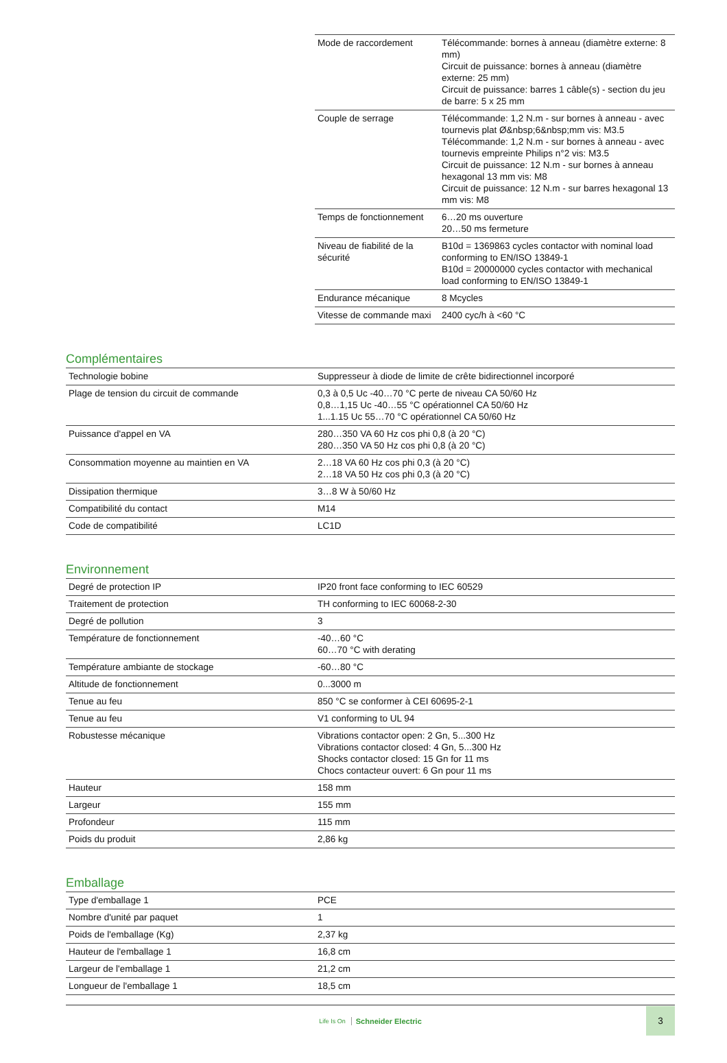| Mode de raccordement | Télécommande: bornes à anneau (diamètre externe: 8 mm) Circuit de puissance: bornes à anneau (diamètre externe: 25 mm) Circuit de puissance: barres 1 câble(s) - section du jeu de barre: 5 x 25 mm |
| Couple de serrage | Télécommande: 1,2 N.m - sur bornes à anneau - avec tournevis plat Ø&nbsp;6&nbsp;mm vis: M3.5 Télécommande: 1,2 N.m - sur bornes à anneau - avec tournevis empreinte Philips n°2 vis: M3.5 Circuit de puissance: 12 N.m - sur bornes à anneau hexagonal 13 mm vis: M8 Circuit de puissance: 12 N.m - sur barres hexagonal 13 mm vis: M8 |
| Temps de fonctionnement | 6…20 ms ouverture 20…50 ms fermeture |
| Niveau de fiabilité de la sécurité | B10d = 1369863 cycles contactor with nominal load conforming to EN/ISO 13849-1 B10d = 20000000 cycles contactor with mechanical load conforming to EN/ISO 13849-1 |
| Endurance mécanique | 8 Mcycles |
| Vitesse de commande maxi | 2400 cyc/h à <60 °C |
Complémentaires
| Technologie bobine | Suppresseur à diode de limite de crête bidirectionnel incorporé |
| Plage de tension du circuit de commande | 0,3 à 0,5 Uc -40…70 °C perte de niveau CA 50/60 Hz 0,8…1,15 Uc -40…55 °C opérationnel CA 50/60 Hz 1...1.15 Uc 55…70 °C opérationnel CA 50/60 Hz |
| Puissance d'appel en VA | 280…350 VA 60 Hz cos phi 0,8 (à 20 °C) 280…350 VA 50 Hz cos phi 0,8 (à 20 °C) |
| Consommation moyenne au maintien en VA | 2…18 VA 60 Hz cos phi 0,3 (à 20 °C) 2…18 VA 50 Hz cos phi 0,3 (à 20 °C) |
| Dissipation thermique | 3…8 W à 50/60 Hz |
| Compatibilité du contact | M14 |
| Code de compatibilité | LC1D |
Environnement
| Degré de protection IP | IP20 front face conforming to IEC 60529 |
| Traitement de protection | TH conforming to IEC 60068-2-30 |
| Degré de pollution | 3 |
| Température de fonctionnement | -40…60 °C 60…70 °C with derating |
| Température ambiante de stockage | -60…80 °C |
| Altitude de fonctionnement | 0...3000 m |
| Tenue au feu | 850 °C se conformer à CEI 60695-2-1 |
| Tenue au feu | V1 conforming to UL 94 |
| Robustesse mécanique | Vibrations contactor open: 2 Gn, 5...300 Hz Vibrations contactor closed: 4 Gn, 5...300 Hz Shocks contactor closed: 15 Gn for 11 ms Chocs contacteur ouvert: 6 Gn pour 11 ms |
| Hauteur | 158 mm |
| Largeur | 155 mm |
| Profondeur | 115 mm |
| Poids du produit | 2,86 kg |
Emballage
| Type d'emballage 1 | PCE |
| Nombre d'unité par paquet | 1 |
| Poids de l'emballage (Kg) | 2,37 kg |
| Hauteur de l'emballage 1 | 16,8 cm |
| Largeur de l'emballage 1 | 21,2 cm |
| Longueur de l'emballage 1 | 18,5 cm |
Life Is On Schneider Electric
3